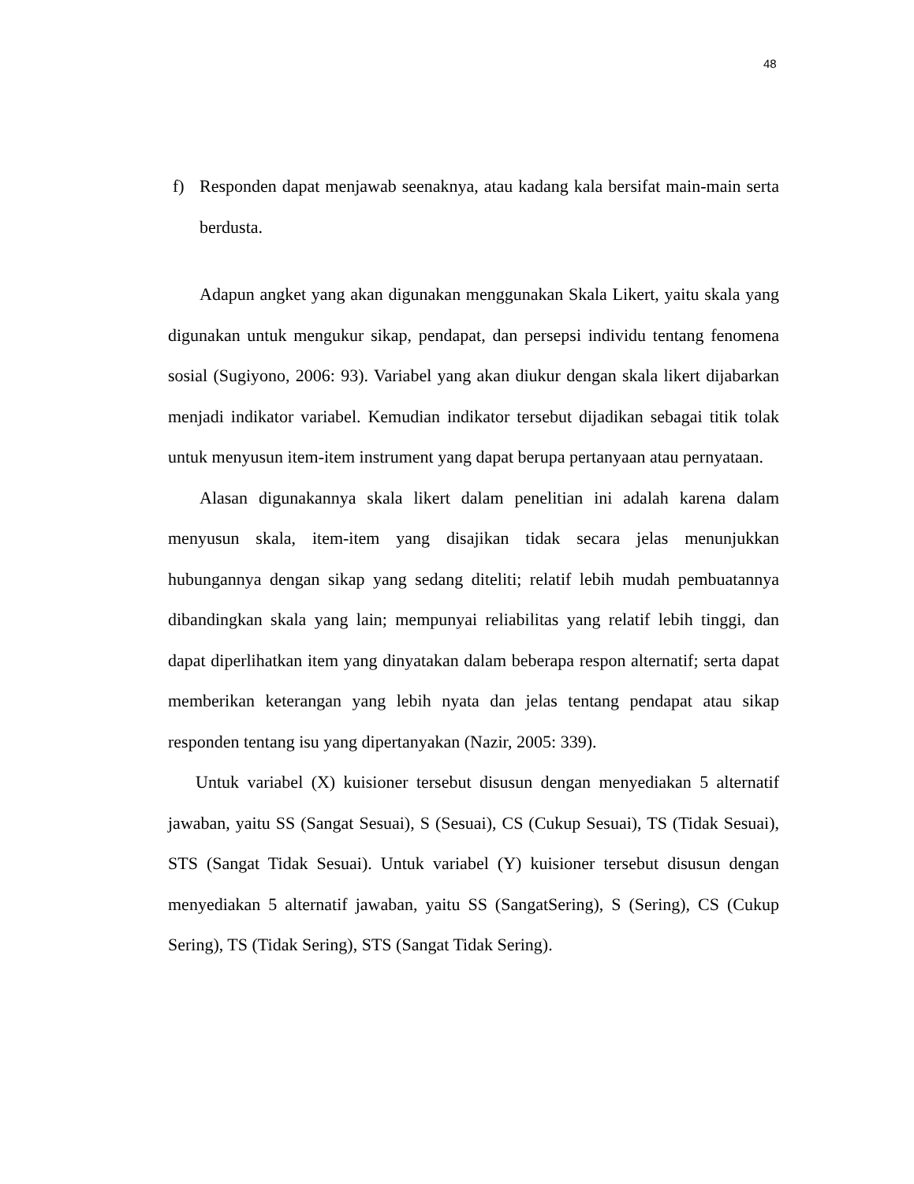48
f) Responden dapat menjawab seenaknya, atau kadang kala bersifat main-main serta berdusta.
Adapun angket yang akan digunakan menggunakan Skala Likert, yaitu skala yang digunakan untuk mengukur sikap, pendapat, dan persepsi individu tentang fenomena sosial (Sugiyono, 2006: 93). Variabel yang akan diukur dengan skala likert dijabarkan menjadi indikator variabel. Kemudian indikator tersebut dijadikan sebagai titik tolak untuk menyusun item-item instrument yang dapat berupa pertanyaan atau pernyataan.
Alasan digunakannya skala likert dalam penelitian ini adalah karena dalam menyusun skala, item-item yang disajikan tidak secara jelas menunjukkan hubungannya dengan sikap yang sedang diteliti; relatif lebih mudah pembuatannya dibandingkan skala yang lain; mempunyai reliabilitas yang relatif lebih tinggi, dan dapat diperlihatkan item yang dinyatakan dalam beberapa respon alternatif; serta dapat memberikan keterangan yang lebih nyata dan jelas tentang pendapat atau sikap responden tentang isu yang dipertanyakan (Nazir, 2005: 339).
Untuk variabel (X) kuisioner tersebut disusun dengan menyediakan 5 alternatif jawaban, yaitu SS (Sangat Sesuai), S (Sesuai), CS (Cukup Sesuai), TS (Tidak Sesuai), STS (Sangat Tidak Sesuai). Untuk variabel (Y) kuisioner tersebut disusun dengan menyediakan 5 alternatif jawaban, yaitu SS (SangatSering), S (Sering), CS (Cukup Sering), TS (Tidak Sering), STS (Sangat Tidak Sering).